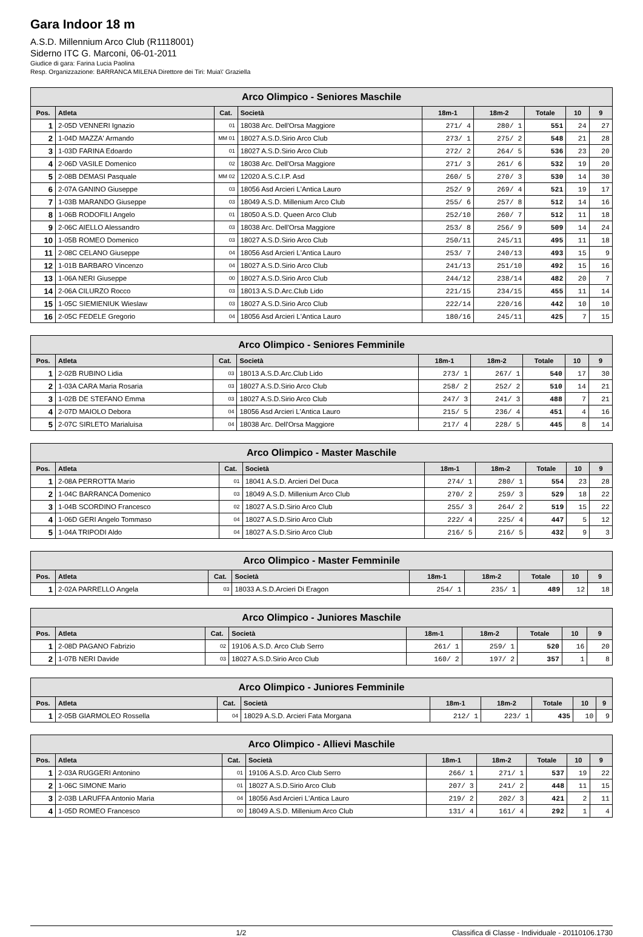Gara Indoor 18 m
A.S.D. Millennium Arco Club (R1118001)
Siderno ITC G. Marconi, 06-01-2011
Giudice di gara: Farina Lucia Paolina
Resp. Organizzazione: BARRANCA MILENA Direttore dei Tiri: Muia\' Graziella
| Arco Olimpico - Seniores Maschile | | | | | | | | |
| --- | --- | --- | --- | --- | --- | --- | --- | --- |
| Pos. | Atleta | Cat. | Società | 18m-1 | 18m-2 | Totale | 10 | 9 |
| 1 | 2-05D VENNERI Ignazio | 01 | 18038 Arc. Dell'Orsa Maggiore | 271/ 4 | 280/ 1 | 551 | 24 | 27 |
| 2 | 1-04D MAZZA' Armando | MM 01 | 18027 A.S.D.Sirio Arco Club | 273/ 1 | 275/ 2 | 548 | 21 | 28 |
| 3 | 1-03D FARINA Edoardo | 01 | 18027 A.S.D.Sirio Arco Club | 272/ 2 | 264/ 5 | 536 | 23 | 20 |
| 4 | 2-06D VASILE Domenico | 02 | 18038 Arc. Dell'Orsa Maggiore | 271/ 3 | 261/ 6 | 532 | 19 | 20 |
| 5 | 2-08B DEMASI Pasquale | MM 02 | 12020 A.S.C.I.P. Asd | 260/ 5 | 270/ 3 | 530 | 14 | 30 |
| 6 | 2-07A GANINO Giuseppe | 03 | 18056 Asd Arcieri L'Antica Lauro | 252/ 9 | 269/ 4 | 521 | 19 | 17 |
| 7 | 1-03B MARANDO Giuseppe | 03 | 18049 A.S.D. Millenium Arco Club | 255/ 6 | 257/ 8 | 512 | 14 | 16 |
| 8 | 1-06B RODOFILI Angelo | 01 | 18050 A.S.D. Queen Arco Club | 252/10 | 260/ 7 | 512 | 11 | 18 |
| 9 | 2-06C AIELLO Alessandro | 03 | 18038 Arc. Dell'Orsa Maggiore | 253/ 8 | 256/ 9 | 509 | 14 | 24 |
| 10 | 1-05B ROMEO Domenico | 03 | 18027 A.S.D.Sirio Arco Club | 250/11 | 245/11 | 495 | 11 | 18 |
| 11 | 2-08C CELANO Giuseppe | 04 | 18056 Asd Arcieri L'Antica Lauro | 253/ 7 | 240/13 | 493 | 15 | 9 |
| 12 | 1-01B BARBARO Vincenzo | 04 | 18027 A.S.D.Sirio Arco Club | 241/13 | 251/10 | 492 | 15 | 16 |
| 13 | 1-06A NERI Giuseppe | 00 | 18027 A.S.D.Sirio Arco Club | 244/12 | 238/14 | 482 | 20 | 7 |
| 14 | 2-06A CILURZO Rocco | 03 | 18013 A.S.D.Arc.Club Lido | 221/15 | 234/15 | 455 | 11 | 14 |
| 15 | 1-05C SIEMIENIUK Wieslaw | 03 | 18027 A.S.D.Sirio Arco Club | 222/14 | 220/16 | 442 | 10 | 10 |
| 16 | 2-05C FEDELE Gregorio | 04 | 18056 Asd Arcieri L'Antica Lauro | 180/16 | 245/11 | 425 | 7 | 15 |
| Arco Olimpico - Seniores Femminile | | | | | | | | |
| --- | --- | --- | --- | --- | --- | --- | --- | --- |
| Pos. | Atleta | Cat. | Società | 18m-1 | 18m-2 | Totale | 10 | 9 |
| 1 | 2-02B RUBINO Lidia | 03 | 18013 A.S.D.Arc.Club Lido | 273/ 1 | 267/ 1 | 540 | 17 | 30 |
| 2 | 1-03A CARA Maria Rosaria | 03 | 18027 A.S.D.Sirio Arco Club | 258/ 2 | 252/ 2 | 510 | 14 | 21 |
| 3 | 1-02B DE STEFANO Emma | 03 | 18027 A.S.D.Sirio Arco Club | 247/ 3 | 241/ 3 | 488 | 7 | 21 |
| 4 | 2-07D MAIOLO Debora | 04 | 18056 Asd Arcieri L'Antica Lauro | 215/ 5 | 236/ 4 | 451 | 4 | 16 |
| 5 | 2-07C SIRLETO Marialuisa | 04 | 18038 Arc. Dell'Orsa Maggiore | 217/ 4 | 228/ 5 | 445 | 8 | 14 |
| Arco Olimpico - Master Maschile | | | | | | | | |
| --- | --- | --- | --- | --- | --- | --- | --- | --- |
| Pos. | Atleta | Cat. | Società | 18m-1 | 18m-2 | Totale | 10 | 9 |
| 1 | 2-08A PERROTTA Mario | 01 | 18041 A.S.D. Arcieri Del Duca | 274/ 1 | 280/ 1 | 554 | 23 | 28 |
| 2 | 1-04C BARRANCA Domenico | 03 | 18049 A.S.D. Millenium Arco Club | 270/ 2 | 259/ 3 | 529 | 18 | 22 |
| 3 | 1-04B SCORDINO Francesco | 02 | 18027 A.S.D.Sirio Arco Club | 255/ 3 | 264/ 2 | 519 | 15 | 22 |
| 4 | 1-06D GERI Angelo Tommaso | 04 | 18027 A.S.D.Sirio Arco Club | 222/ 4 | 225/ 4 | 447 | 5 | 12 |
| 5 | 1-04A TRIPODI Aldo | 04 | 18027 A.S.D.Sirio Arco Club | 216/ 5 | 216/ 5 | 432 | 9 | 3 |
| Arco Olimpico - Master Femminile | | | | | | | | |
| --- | --- | --- | --- | --- | --- | --- | --- | --- |
| Pos. | Atleta | Cat. | Società | 18m-1 | 18m-2 | Totale | 10 | 9 |
| 1 | 2-02A PARRELLO Angela | 03 | 18033 A.S.D.Arcieri Di Eragon | 254/ 1 | 235/ 1 | 489 | 12 | 18 |
| Arco Olimpico - Juniores Maschile | | | | | | | | |
| --- | --- | --- | --- | --- | --- | --- | --- | --- |
| Pos. | Atleta | Cat. | Società | 18m-1 | 18m-2 | Totale | 10 | 9 |
| 1 | 2-08D PAGANO Fabrizio | 02 | 19106 A.S.D. Arco Club Serro | 261/ 1 | 259/ 1 | 520 | 16 | 20 |
| 2 | 1-07B NERI Davide | 03 | 18027 A.S.D.Sirio Arco Club | 160/ 2 | 197/ 2 | 357 | 1 | 8 |
| Arco Olimpico - Juniores Femminile | | | | | | | | |
| --- | --- | --- | --- | --- | --- | --- | --- | --- |
| Pos. | Atleta | Cat. | Società | 18m-1 | 18m-2 | Totale | 10 | 9 |
| 1 | 2-05B GIARMOLEO Rossella | 04 | 18029 A.S.D. Arcieri Fata Morgana | 212/ 1 | 223/ 1 | 435 | 10 | 9 |
| Arco Olimpico - Allievi Maschile | | | | | | | | |
| --- | --- | --- | --- | --- | --- | --- | --- | --- |
| Pos. | Atleta | Cat. | Società | 18m-1 | 18m-2 | Totale | 10 | 9 |
| 1 | 2-03A RUGGERI Antonino | 01 | 19106 A.S.D. Arco Club Serro | 266/ 1 | 271/ 1 | 537 | 19 | 22 |
| 2 | 1-06C SIMONE Mario | 01 | 18027 A.S.D.Sirio Arco Club | 207/ 3 | 241/ 2 | 448 | 11 | 15 |
| 3 | 2-03B LARUFFA Antonio Maria | 04 | 18056 Asd Arcieri L'Antica Lauro | 219/ 2 | 202/ 3 | 421 | 2 | 11 |
| 4 | 1-05D ROMEO Francesco | 00 | 18049 A.S.D. Millenium Arco Club | 131/ 4 | 161/ 4 | 292 | 1 | 4 |
1/2 Classifica di Classe - Individuale - 20110106.1730